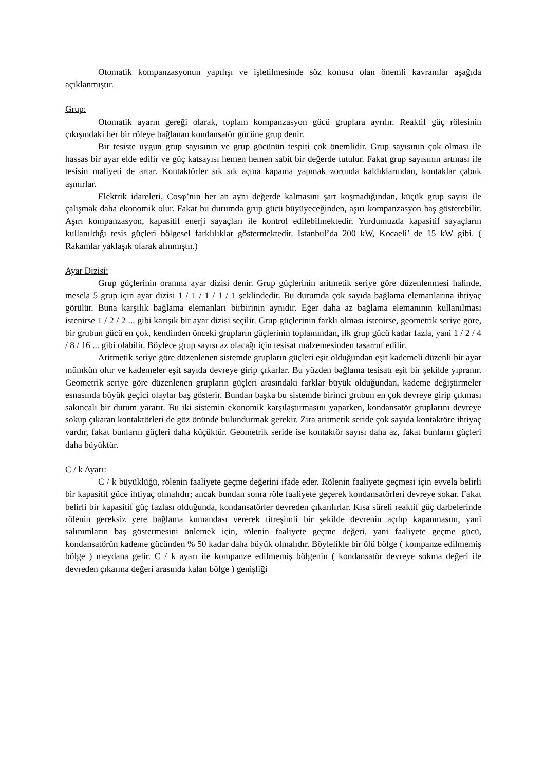Otomatik kompanzasyonun yapılışı ve işletilmesinde söz konusu olan önemli kavramlar aşağıda açıklanmıştır.
Grup:
Otomatik ayarın gereği olarak, toplam kompanzasyon gücü gruplara ayrılır. Reaktif güç rölesinin çıkışındaki her bir röleye bağlanan kondansatör gücüne grup denir.
Bir tesiste uygun grup sayısının ve grup gücünün tespiti çok önemlidir. Grup sayısının çok olması ile hassas bir ayar elde edilir ve güç katsayısı hemen hemen sabit bir değerde tutulur. Fakat grup sayısının artması ile tesisin maliyeti de artar. Kontaktörler sık sık açma kapama yapmak zorunda kaldıklarından, kontaklar çabuk aşınırlar.
Elektrik idareleri, Cosφ’nin her an aynı değerde kalmasını şart koşmadığından, küçük grup sayısı ile çalışmak daha ekonomik olur. Fakat bu durumda grup gücü büyüyeceğinden, aşırı kompanzasyon baş gösterebilir. Aşırı kompanzasyon, kapasitif enerji sayaçları ile kontrol edilebilmektedir. Yurdumuzda kapasitif sayaçların kullanıldığı tesis güçleri bölgesel farklılıklar göstermektedir. İstanbul’da 200 kW, Kocaeli’ de 15 kW gibi. ( Rakamlar yaklaşık olarak alınmıştır.)
Ayar Dizisi:
Grup güçlerinin oranına ayar dizisi denir. Grup güçlerinin aritmetik seriye göre düzenlenmesi halinde, mesela 5 grup için ayar dizisi 1 / 1 / 1 / 1 / 1 şeklindedir. Bu durumda çok sayıda bağlama elemanlarına ihtiyaç görülür. Buna karşılık bağlama elemanları birbirinin aynıdır. Eğer daha az bağlama elemanının kullanılması istenirse 1 / 2 / 2 ... gibi karışık bir ayar dizisi seçilir. Grup güçlerinin farklı olması istenirse, geometrik seriye göre, bir grubun gücü en çok, kendinden önceki grupların güçlerinin toplamından, ilk grup gücü kadar fazla, yani 1 / 2 / 4 / 8 / 16 ... gibi olabilir. Böylece grup sayısı az olacağı için tesisat malzemesinden tasarruf edilir.
Aritmetik seriye göre düzenlenen sistemde grupların güçleri eşit olduğundan eşit kademeli düzenli bir ayar mümkün olur ve kademeler eşit sayıda devreye girip çıkarlar. Bu yüzden bağlama tesisatı eşit bir şekilde yıpranır. Geometrik seriye göre düzenlenen grupların güçleri arasındaki farklar büyük olduğundan, kademe değiştirmeler esnasında büyük geçici olaylar baş gösterir. Bundan başka bu sistemde birinci grubun en çok devreye girip çıkması sakıncalı bir durum yaratır. Bu iki sistemin ekonomik karşılaştırmasını yaparken, kondansatör gruplarını devreye sokup çıkaran kontaktörleri de göz önünde bulundurmak gerekir. Zira aritmetik seride çok sayıda kontaktöre ihtiyaç vardır, fakat bunların güçleri daha küçüktür. Geometrik seride ise kontaktör sayısı daha az, fakat bunların güçleri daha büyüktür.
C / k Ayarı:
C / k büyüklüğü, rölenin faaliyete geçme değerini ifade eder. Rölenin faaliyete geçmesi için evvela belirli bir kapasitif güce ihtiyaç olmalıdır; ancak bundan sonra röle faaliyete geçerek kondansatörleri devreye sokar. Fakat belirli bir kapasitif güç fazlası olduğunda, kondansatörler devreden çıkarılırlar. Kısa süreli reaktif güç darbelerinde rölenin gereksiz yere bağlama kumandası vererek titreşimli bir şekilde devrenin açılıp kapanmasını, yani salınımların baş göstermesini önlemek için, rölenin faaliyete geçme değeri, yani faaliyete geçme gücü, kondansatörün kademe gücünden % 50 kadar daha büyük olmalıdır. Böylelikle bir ölü bölge ( kompanze edilmemiş bölge ) meydana gelir. C / k ayarı ile kompanze edilmemiş bölgenin ( kondansatör devreye sokma değeri ile devreden çıkarma değeri arasında kalan bölge ) genişliği